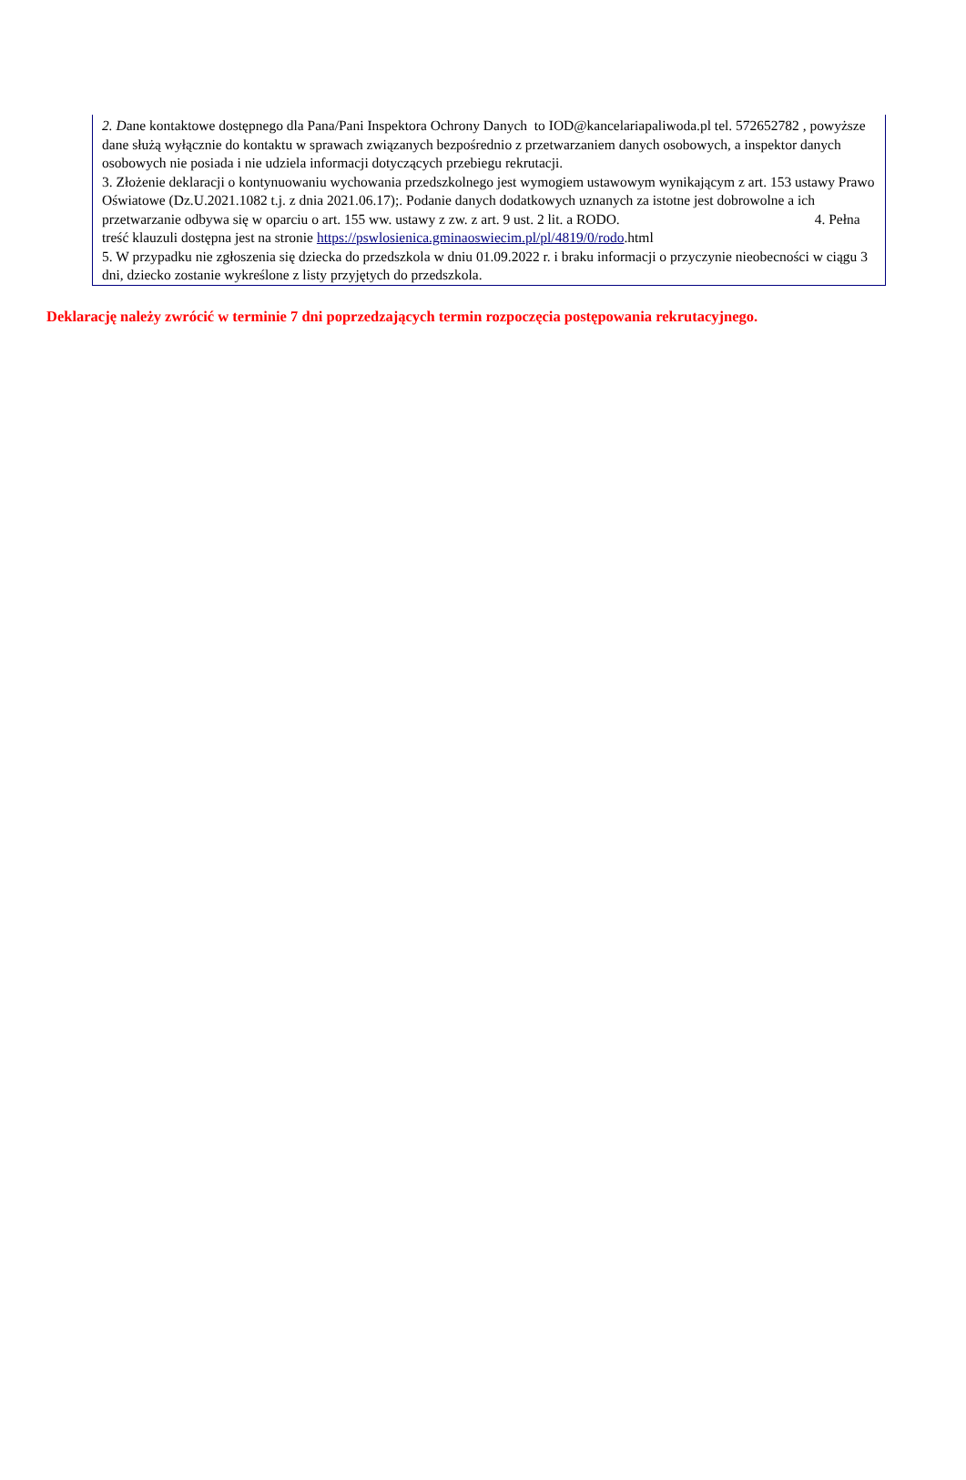2. Dane kontaktowe dostępnego dla Pana/Pani Inspektora Ochrony Danych to IOD@kancelariapaliwoda.pl tel. 572652782 , powyższe dane służą wyłącznie do kontaktu w sprawach związanych bezpośrednio z przetwarzaniem danych osobowych, a inspektor danych osobowych nie posiada i nie udziela informacji dotyczących przebiegu rekrutacji.
3. Złożenie deklaracji o kontynuowaniu wychowania przedszkolnego jest wymogiem ustawowym wynikającym z art. 153 ustawy Prawo Oświatowe (Dz.U.2021.1082 t.j. z dnia 2021.06.17);. Podanie danych dodatkowych uznanych za istotne jest dobrowolne a ich przetwarzanie odbywa się w oparciu o art. 155 ww. ustawy z zw. z art. 9 ust. 2 lit. a RODO. 4. Pełna treść klauzuli dostępna jest na stronie https://pswlosienica.gminaoswiecim.pl/pl/4819/0/rodo.html
5. W przypadku nie zgłoszenia się dziecka do przedszkola w dniu 01.09.2022 r. i braku informacji o przyczynie nieobecności w ciągu 3 dni, dziecko zostanie wykreślone z listy przyjętych do przedszkola.
Deklarację należy zwrócić w terminie 7 dni poprzedzających termin rozpoczęcia postępowania rekrutacyjnego.